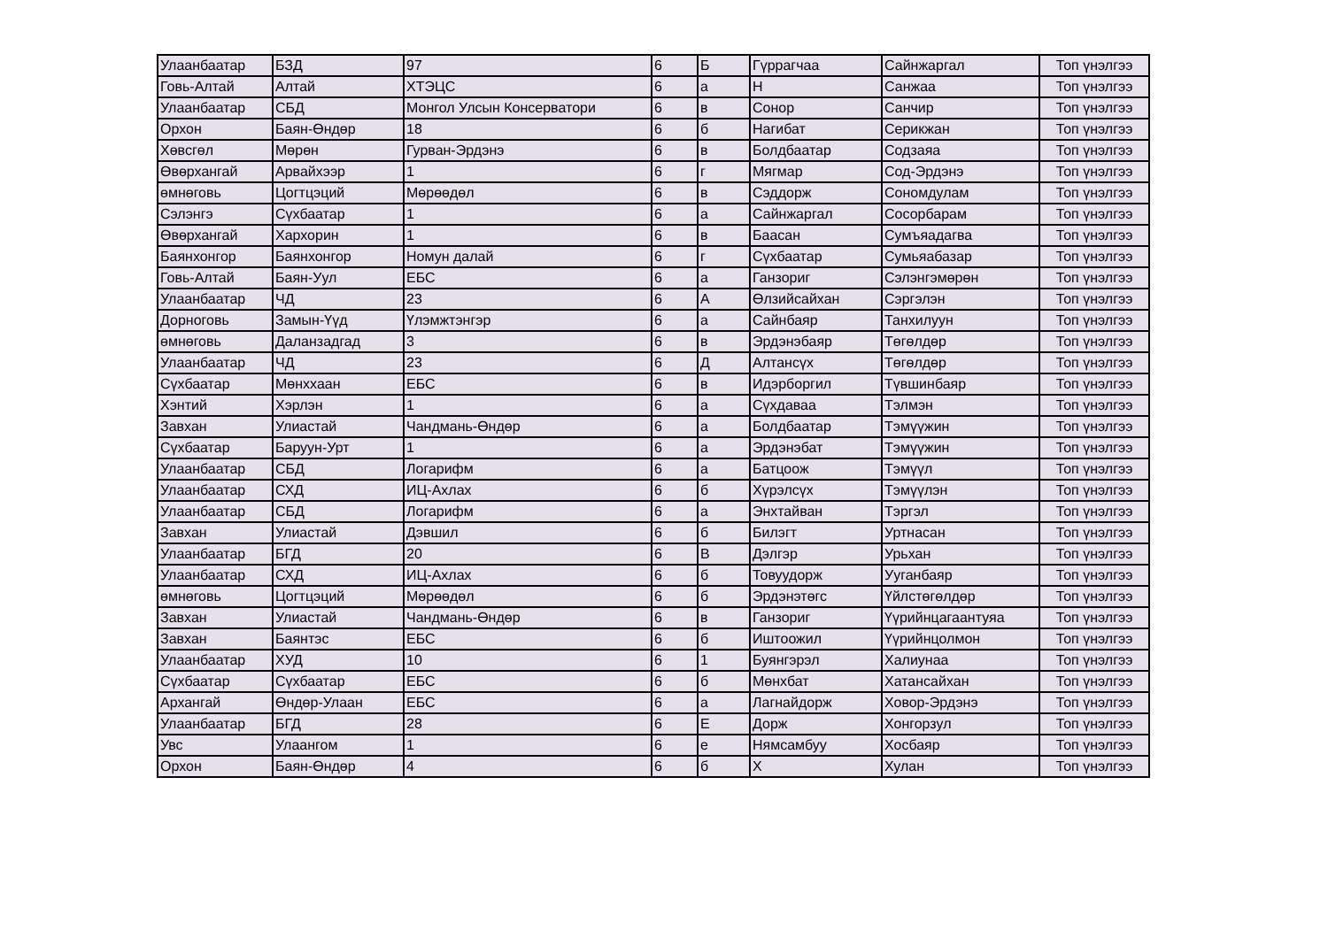| Улаанбаатар | БЗД | 97 | 6 | Б | Гүррагчаа | Сайнжаргал | Топ үнэлгээ |
| Говь-Алтай | Алтай | ХТЭЦС | 6 | а | Н | Санжаа | Топ үнэлгээ |
| Улаанбаатар | СБД | Монгол Улсын Консерватори | 6 | в | Сонор | Санчир | Топ үнэлгээ |
| Орхон | Баян-Өндөр | 18 | 6 | б | Нагибат | Серикжан | Топ үнэлгээ |
| Хөвсгөл | Мөрөн | Гурван-Эрдэнэ | 6 | в | Болдбаатар | Содзаяа | Топ үнэлгээ |
| Өвөрхангай | Арвайхээр | 1 | 6 | г | Мягмар | Сод-Эрдэнэ | Топ үнэлгээ |
| өмнөговь | Цогтцэций | Мөрөөдөл | 6 | в | Сэддорж | Сономдулам | Топ үнэлгээ |
| Сэлэнгэ | Сүхбаатар | 1 | 6 | а | Сайнжаргал | Сосорбарам | Топ үнэлгээ |
| Өвөрхангай | Хархорин | 1 | 6 | в | Баасан | Сумъяадагва | Топ үнэлгээ |
| Баянхонгор | Баянхонгор | Номун далай | 6 | г | Сүхбаатар | Сумьяабазар | Топ үнэлгээ |
| Говь-Алтай | Баян-Уул | ЕБС | 6 | а | Ганзориг | Сэлэнгэмөрөн | Топ үнэлгээ |
| Улаанбаатар | ЧД | 23 | 6 | А | Өлзийсайхан | Сэргэлэн | Топ үнэлгээ |
| Дорноговь | Замын-Үүд | Үлэмжтэнгэр | 6 | а | Сайнбаяр | Танхилуун | Топ үнэлгээ |
| өмнөговь | Даланзадгад | 3 | 6 | в | Эрдэнэбаяр | Төгөлдөр | Топ үнэлгээ |
| Улаанбаатар | ЧД | 23 | 6 | Д | Алтансүх | Төгөлдөр | Топ үнэлгээ |
| Сүхбаатар | Мөнххаан | ЕБС | 6 | в | Идэрборгил | Түвшинбаяр | Топ үнэлгээ |
| Хэнтий | Хэрлэн | 1 | 6 | а | Сүхдаваа | Тэлмэн | Топ үнэлгээ |
| Завхан | Улиастай | Чандмань-Өндөр | 6 | а | Болдбаатар | Тэмүүжин | Топ үнэлгээ |
| Сүхбаатар | Баруун-Урт | 1 | 6 | а | Эрдэнэбат | Тэмүүжин | Топ үнэлгээ |
| Улаанбаатар | СБД | Логарифм | 6 | а | Батцоож | Тэмүүл | Топ үнэлгээ |
| Улаанбаатар | СХД | ИЦ-Ахлах | 6 | б | Хүрэлсүх | Тэмүүлэн | Топ үнэлгээ |
| Улаанбаатар | СБД | Логарифм | 6 | а | Энхтайван | Тэргэл | Топ үнэлгээ |
| Завхан | Улиастай | Дэвшил | 6 | б | Билэгт | Уртнасан | Топ үнэлгээ |
| Улаанбаатар | БГД | 20 | 6 | В | Дэлгэр | Урьхан | Топ үнэлгээ |
| Улаанбаатар | СХД | ИЦ-Ахлах | 6 | б | Товуудорж | Ууганбаяр | Топ үнэлгээ |
| өмнөговь | Цогтцэций | Мөрөөдөл | 6 | б | Эрдэнэтөгс | Үйлстөгөлдөр | Топ үнэлгээ |
| Завхан | Улиастай | Чандмань-Өндөр | 6 | в | Ганзориг | Үүрийнцагаантуяа | Топ үнэлгээ |
| Завхан | Баянтэс | ЕБС | 6 | б | Иштоожил | Үүрийнцолмон | Топ үнэлгээ |
| Улаанбаатар | ХУД | 10 | 6 | 1 | Буянгэрэл | Халиунаа | Топ үнэлгээ |
| Сүхбаатар | Сүхбаатар | ЕБС | 6 | б | Мөнхбат | Хатансайхан | Топ үнэлгээ |
| Архангай | Өндөр-Улаан | ЕБС | 6 | а | Лагнайдорж | Ховор-Эрдэнэ | Топ үнэлгээ |
| Улаанбаатар | БГД | 28 | 6 | Е | Дорж | Хонгорзул | Топ үнэлгээ |
| Увс | Улаангом | 1 | 6 | е | Нямсамбуу | Хосбаяр | Топ үнэлгээ |
| Орхон | Баян-Өндөр | 4 | 6 | б | Х | Хулан | Топ үнэлгээ |